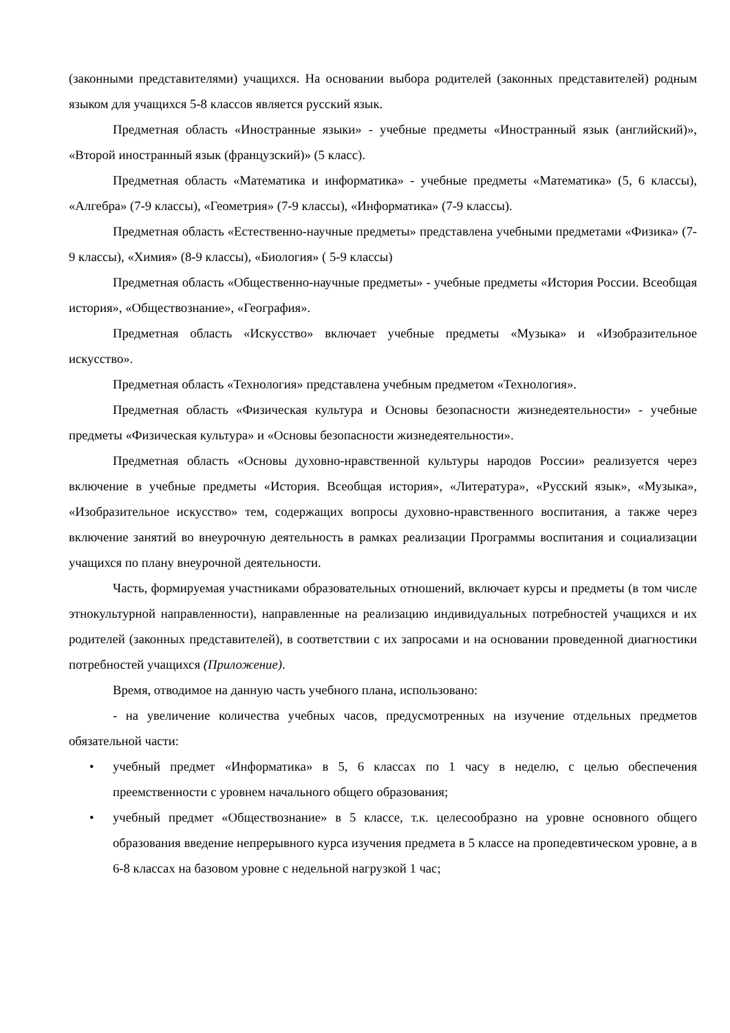(законными представителями) учащихся. На основании выбора родителей (законных представителей) родным языком для учащихся 5-8 классов является русский язык.
Предметная область «Иностранные языки» - учебные предметы «Иностранный язык (английский)», «Второй иностранный язык (французский)» (5 класс).
Предметная область «Математика и информатика» - учебные предметы «Математика» (5, 6 классы), «Алгебра» (7-9 классы), «Геометрия» (7-9 классы), «Информатика» (7-9 классы).
Предметная область «Естественно-научные предметы» представлена учебными предметами «Физика» (7-9 классы), «Химия» (8-9 классы), «Биология» ( 5-9 классы)
Предметная область «Общественно-научные предметы» - учебные предметы «История России. Всеобщая история», «Обществознание», «География».
Предметная область «Искусство» включает учебные предметы «Музыка» и «Изобразительное искусство».
Предметная область «Технология» представлена учебным предметом «Технология».
Предметная область «Физическая культура и Основы безопасности жизнедеятельности» - учебные предметы «Физическая культура» и «Основы безопасности жизнедеятельности».
Предметная область «Основы духовно-нравственной культуры народов России» реализуется через включение в учебные предметы «История. Всеобщая история», «Литература», «Русский язык», «Музыка», «Изобразительное искусство» тем, содержащих вопросы духовно-нравственного воспитания, а также через включение занятий во внеурочную деятельность в рамках реализации Программы воспитания и социализации учащихся по плану внеурочной деятельности.
Часть, формируемая участниками образовательных отношений, включает курсы и предметы (в том числе этнокультурной направленности), направленные на реализацию индивидуальных потребностей учащихся и их родителей (законных представителей), в соответствии с их запросами и на основании проведенной диагностики потребностей учащихся (Приложение).
Время, отводимое на данную часть учебного плана, использовано:
- на увеличение количества учебных часов, предусмотренных на изучение отдельных предметов обязательной части:
• учебный предмет «Информатика» в 5, 6 классах по 1 часу в неделю, с целью обеспечения преемственности с уровнем начального общего образования;
• учебный предмет «Обществознание» в 5 классе, т.к. целесообразно на уровне основного общего образования введение непрерывного курса изучения предмета в 5 классе на пропедевтическом уровне, а в 6-8 классах на базовом уровне с недельной нагрузкой 1 час;